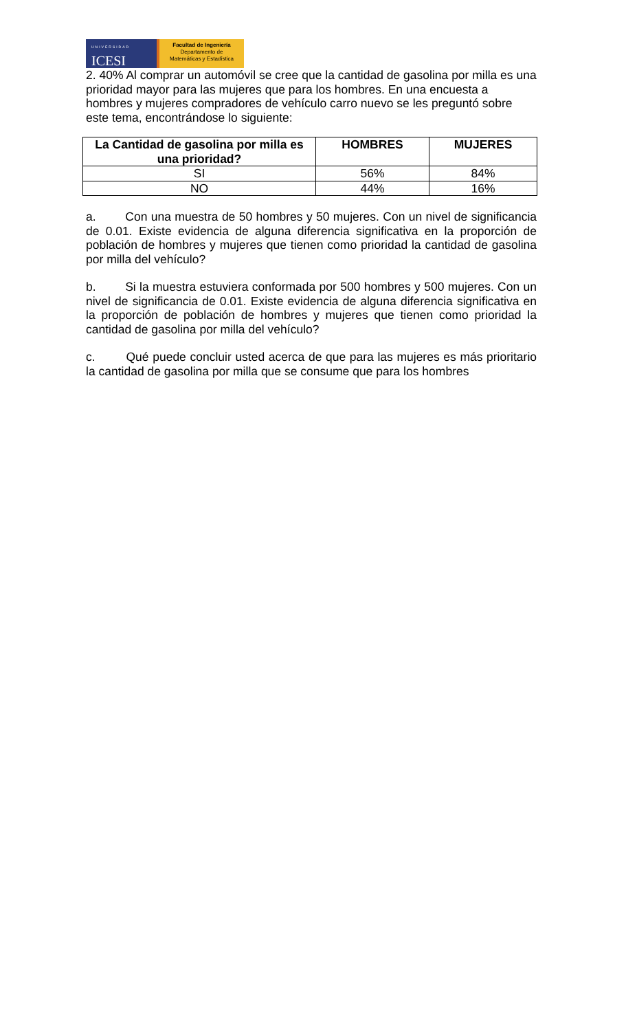UNIVERSIDAD
ICESI
Facultad de Ingeniería
Departamento de
Matemáticas y Estadística
2. 40% Al comprar un automóvil se cree que la cantidad de gasolina por milla es una prioridad mayor para las mujeres que para los hombres. En una encuesta a hombres y mujeres compradores de vehículo carro nuevo se les preguntó sobre este tema, encontrándose lo siguiente:
| La Cantidad de gasolina por milla es una prioridad? | HOMBRES | MUJERES |
| --- | --- | --- |
| SI | 56% | 84% |
| NO | 44% | 16% |
a. Con una muestra de 50 hombres y 50 mujeres. Con un nivel de significancia de 0.01. Existe evidencia de alguna diferencia significativa en la proporción de población de hombres y mujeres que tienen como prioridad la cantidad de gasolina por milla del vehículo?
b. Si la muestra estuviera conformada por 500 hombres y 500 mujeres. Con un nivel de significancia de 0.01. Existe evidencia de alguna diferencia significativa en la proporción de población de hombres y mujeres que tienen como prioridad la cantidad de gasolina por milla del vehículo?
c. Qué puede concluir usted acerca de que para las mujeres es más prioritario la cantidad de gasolina por milla que se consume que para los hombres